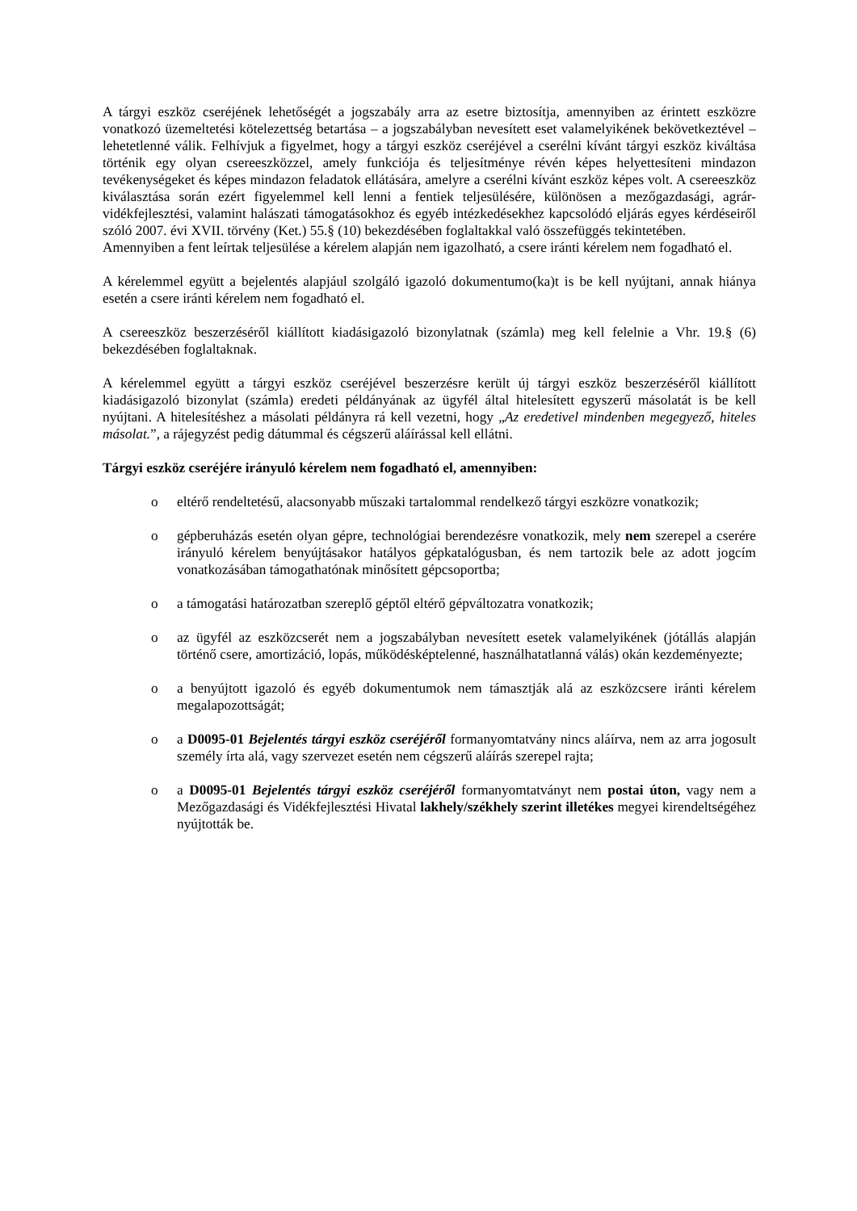A tárgyi eszköz cseréjének lehetőségét a jogszabály arra az esetre biztosítja, amennyiben az érintett eszközre vonatkozó üzemeltetési kötelezettség betartása – a jogszabályban nevesített eset valamelyikének bekövetkeztével – lehetetlenné válik. Felhívjuk a figyelmet, hogy a tárgyi eszköz cseréjével a cserélni kívánt tárgyi eszköz kiváltása történik egy olyan csereeszközzel, amely funkciója és teljesítménye révén képes helyettesíteni mindazon tevékenységeket és képes mindazon feladatok ellátására, amelyre a cserélni kívánt eszköz képes volt. A csereeszköz kiválasztása során ezért figyelemmel kell lenni a fentiek teljesülésére, különösen a mezőgazdasági, agrár-vidékfejlesztési, valamint halászati támogatásokhoz és egyéb intézkedésekhez kapcsolódó eljárás egyes kérdéseiről szóló 2007. évi XVII. törvény (Ket.) 55.§ (10) bekezdésében foglaltakkal való összefüggés tekintetében.
Amennyiben a fent leírtak teljesülése a kérelem alapján nem igazolható, a csere iránti kérelem nem fogadható el.
A kérelemmel együtt a bejelentés alapjául szolgáló igazoló dokumentumo(ka)t is be kell nyújtani, annak hiánya esetén a csere iránti kérelem nem fogadható el.
A csereeszköz beszerzéséről kiállított kiadásigazoló bizonylatnak (számla) meg kell felelnie a Vhr. 19.§ (6) bekezdésében foglaltaknak.
A kérelemmel együtt a tárgyi eszköz cseréjével beszerzésre került új tárgyi eszköz beszerzéséről kiállított kiadásigazoló bizonylat (számla) eredeti példányának az ügyfél által hitelesített egyszerű másolatát is be kell nyújtani. A hitelesítéshez a másolati példányra rá kell vezetni, hogy „Az eredetivel mindenben megegyező, hiteles másolat.”, a rájegyzést pedig dátummal és cégszerű aláírással kell ellátni.
Tárgyi eszköz cseréjére irányuló kérelem nem fogadható el, amennyiben:
o eltérő rendeltetésű, alacsonyabb műszaki tartalommal rendelkező tárgyi eszközre vonatkozik;
o gépberuházás esetén olyan gépre, technológiai berendezésre vonatkozik, mely nem szerepel a cserére irányuló kérelem benyújtásakor hatályos gépkatalógusban, és nem tartozik bele az adott jogcím vonatkozásában támogathatónak minősített gépcsoportba;
o a támogatási határozatban szereplő géptől eltérő gépváltozatra vonatkozik;
o az ügyfél az eszközcserét nem a jogszabályban nevesített esetek valamelyikének (jótállás alapján történő csere, amortizáció, lopás, működésképtelenné, használhatatlanná válás) okán kezdeményezte;
o a benyújtott igazoló és egyéb dokumentumok nem támasztják alá az eszközcsere iránti kérelem megalapozottságát;
o a D0095-01 Bejelentés tárgyi eszköz cseréjéről formanyomtatvány nincs aláírva, nem az arra jogosult személy írta alá, vagy szervezet esetén nem cégszerű aláírás szerepel rajta;
o a D0095-01 Bejelentés tárgyi eszköz cseréjéről formanyomtatványt nem postai úton, vagy nem a Mezőgazdasági és Vidékfejlesztési Hivatal lakhely/székhely szerint illetékes megyei kirendeltségéhez nyújtották be.